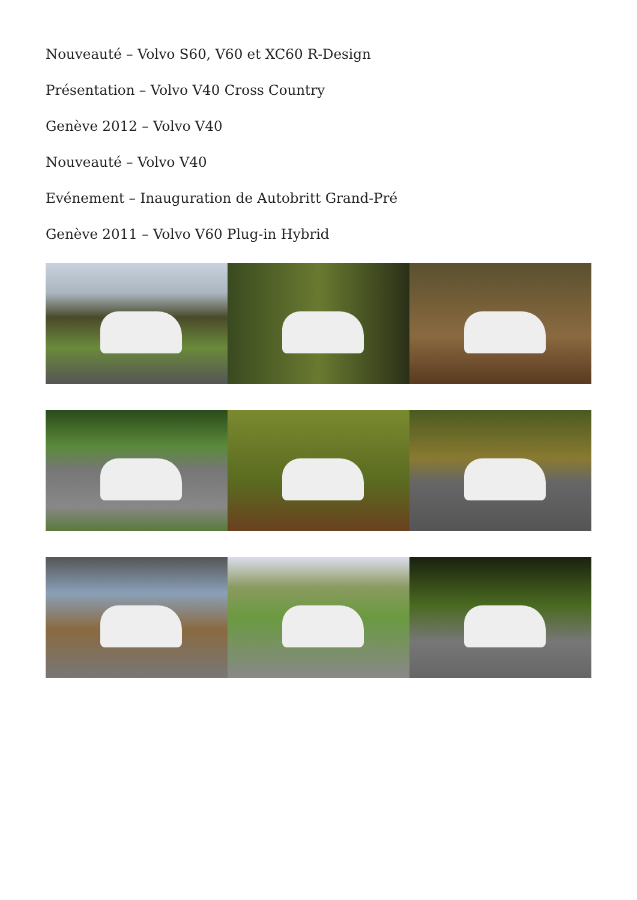Nouveauté – Volvo S60, V60 et XC60 R-Design
Présentation – Volvo V40 Cross Country
Genève 2012 – Volvo V40
Nouveauté – Volvo V40
Evénement – Inauguration de Autobritt Grand-Pré
Genève 2011 – Volvo V60 Plug-in Hybrid